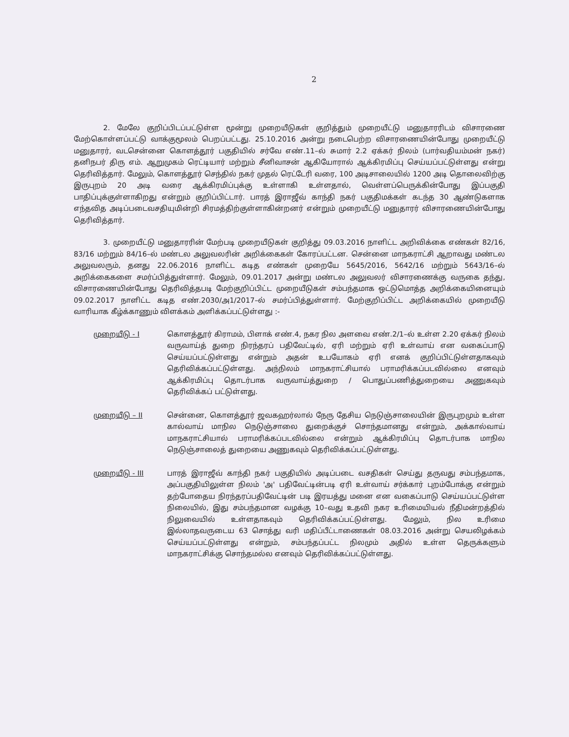2
2. மேலே குறிப்பிடப்பட்டுள்ள மூன்று முறையீடுகள் குறித்தும் முறையீட்டு மனுதாரரிடம் விசாரணை மேற்கொள்ளப்பட்டு வாக்குமூலம் பெறப்பட்டது. 25.10.2016 அன்று நடைபெற்ற விசாரணையின்போது முறையீட்டு மனுதாரர், வடசென்னை கொளத்தூர் பகுதியில் சர்வே எண்.11–ல் சுமார் 2.2 ஏக்கர் நிலம் (பார்வதியம்மன் நகர்) தனிநபர் திரு எம். ஆறுமுகம் ரெட்டியார் மற்றும் சீனிவாசன் ஆகியோரால் ஆக்கிரமிப்பு செய்யப்பட்டுள்ளது என்று தெரிவித்தார். மேலும், கொளத்தூர் செந்தில் நகர் முதல் ரெட்டேரி வரை, 100 அடிசாலையில் 1200 அடி தொலைவிற்கு இருபுறம் 20 அடி வரை ஆக்கிரமிப்புக்கு உள்ளாகி உள்ளதால், வெள்ளப்பெருக்கின்போது இப்பகுதி பாதிப்புக்குள்ளாகிறது என்றும் குறிப்பிட்டார். பாரத் இராஜீவ் காந்தி நகர் பகுதிமக்கள் கடந்த 30 ஆண்டுகளாக எந்தவித அடிப்படைவசதியுமின்றி சிரமத்திற்குள்ளாகின்றனர் என்றும் முறையீட்டு மனுதாரர் விசாரணையின்போது தெரிவித்தார்.
3. முறையீட்டு மனுதாரரின் மேற்படி முறையீடுகள் குறித்து 09.03.2016 நாளிட்ட அறிவிக்கை எண்கள் 82/16, 83/16 மற்றும் 84/16–ல் மண்டல அலுவலரின் அறிக்கைகள் கோரப்பட்டன. சென்னை மாநகராட்சி ஆறாவது மண்டல அலுவலரும், தனது 22.06.2016 நாளிட்ட கடித எண்கள் முறையே 5645/2016, 5642/16 மற்றும் 5643/16–ல் அறிக்கைகளை சமர்ப்பித்துள்ளார். மேலும், 09.01.2017 அன்று மண்டல அலுவலர் விசாரணைக்கு வருகை தந்து, விசாரணையின்போது தெரிவித்தபடி மேற்குறிப்பிட்ட முறையீடுகள் சம்பந்தமாக ஒட்டுமொத்த அறிக்கையினையும் 09.02.2017 நாளிட்ட கடித எண்.2030/அ1/2017–ல் சமர்ப்பித்துள்ளார். மேற்குறிப்பிட்ட அறிக்கையில் முறையீடு வாரியாக கீழ்க்காணும் விளக்கம் அளிக்கப்பட்டுள்ளது :-
முறையீடு - I கொளத்தூர் கிராமம், பிளாக் எண்.4, நகர நில அளவை எண்.2/1–ல் உள்ள 2.20 ஏக்கர் நிலம் வருவாய்த் துறை நிரந்தரப் பதிவேட்டில், ஏரி மற்றும் ஏரி உள்வாய் என வகைப்பாடு செய்யப்பட்டுள்ளது என்றும் அதன் உபயோகம் ஏரி எனக் குறிப்பிட்டுள்ளதாகவும் தெரிவிக்கப்பட்டுள்ளது. அந்நிலம் மாநகராட்சியால் பராமரிக்கப்படவில்லை எனவும் ஆக்கிரமிப்பு தொடர்பாக வருவாய்த்துறை / பொதுப்பணித்துறையை அணுகவும் தெரிவிக்கப் பட்டுள்ளது.
முறையீடு – II சென்னை, கொளத்தூர் ஜவகஹர்லால் நேரு தேசிய நெடுஞ்சாலையின் இருபுறமும் உள்ள கால்வாய் மாநில நெடுஞ்சாலை துறைக்குச் சொந்தமானது என்றும், அக்கால்வாய் மாநகராட்சியால் பராமரிக்கப்படவில்லை என்றும் ஆக்கிரமிப்பு தொடர்பாக மாநில நெடுஞ்சாலைத் துறையை அணுகவும் தெரிவிக்கப்பட்டுள்ளது.
முறையீடு - III பாரத் இராஜீவ் காந்தி நகர் பகுதியில் அடிப்படை வசதிகள் செய்து தருவது சம்பந்தமாக, அப்பகுதியிலுள்ள நிலம் 'அ' பதிவேட்டின்படி ஏரி உள்வாய் சர்க்கார் புறம்போக்கு என்றும் தற்போதைய நிரந்தரப்பதிவேட்டின் படி இரயத்து மனை என வகைப்பாடு செய்யப்பட்டுள்ள நிலையில், இது சம்பந்தமான வழக்கு 10–வது உதவி நகர உரிமையியல் நீதிமன்றத்தில் நிலுவையில் உள்ளதாகவும் தெரிவிக்கப்பட்டுள்ளது. மேலும், நில உரிமை இல்லாதவருடைய 63 சொத்து வரி மதிப்பீட்டாணைகள் 08.03.2016 அன்று செயலிழக்கம் செய்யப்பட்டுள்ளது என்றும், சம்பந்தப்பட்ட நிலமும் அதில் உள்ள தெருக்களும் மாநகராட்சிக்கு சொந்தமல்ல எனவும் தெரிவிக்கப்பட்டுள்ளது.